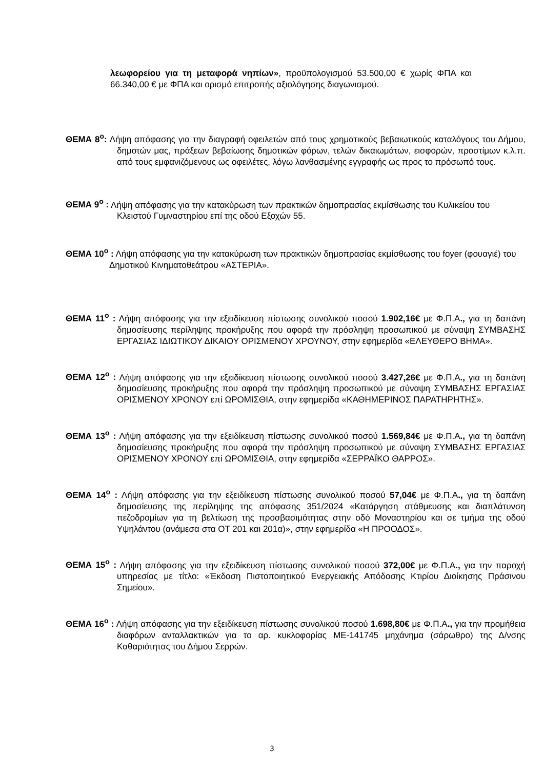λεωφορείου για τη μεταφορά νηπίων», προϋπολογισμού 53.500,00 € χωρίς ΦΠΑ και 66.340,00 € με ΦΠΑ και ορισμό επιτροπής αξιολόγησης διαγωνισμού.
ΘΕΜΑ 8<sup>ο</sup>: Λήψη απόφασης για την διαγραφή οφειλετών από τους χρηματικούς βεβαιωτικούς καταλόγους του Δήμου, δημοτών μας, πράξεων βεβαίωσης δημοτικών φόρων, τελών δικαιωμάτων, εισφορών, προστίμων κ.λ.π. από τους εμφανιζόμενους ως οφειλέτες, λόγω λανθασμένης εγγραφής ως προς το πρόσωπό τους.
ΘΕΜΑ 9<sup>ο</sup> : Λήψη απόφασης για την κατακύρωση των πρακτικών δημοπρασίας εκμίσθωσης του Κυλικείου του Κλειστού Γυμναστηρίου επί της οδού Εξοχών 55.
ΘΕΜΑ 10<sup>ο</sup> : Λήψη απόφασης για την κατακύρωση των πρακτικών δημοπρασίας εκμίσθωσης του foyer (φουαγιέ) του Δημοτικού Κινηματοθεάτρου «ΑΣΤΕΡΙΑ».
ΘΕΜΑ 11<sup>ο</sup> : Λήψη απόφασης για την εξειδίκευση πίστωσης συνολικού ποσού 1.902,16€ με Φ.Π.Α., για τη δαπάνη δημοσίευσης περίληψης προκήρυξης που αφορά την πρόσληψη προσωπικού με σύναψη ΣΥΜΒΑΣΗΣ ΕΡΓΑΣΙΑΣ ΙΔΙΩΤΙΚΟΥ ΔΙΚΑΙΟΥ ΟΡΙΣΜΕΝΟΥ ΧΡΟΥΝΟΥ, στην εφημερίδα «ΕΛΕΥΘΕΡΟ ΒΗΜΑ».
ΘΕΜΑ 12<sup>ο</sup> : Λήψη απόφασης για την εξειδίκευση πίστωσης συνολικού ποσού 3.427,26€ με Φ.Π.Α., για τη δαπάνη δημοσίευσης προκήρυξης που αφορά την πρόσληψη προσωπικού με σύναψη ΣΥΜΒΑΣΗΣ ΕΡΓΑΣΙΑΣ ΟΡΙΣΜΕΝΟΥ ΧΡΟΝΟΥ επί ΩΡΟΜΙΣΘΙΑ, στην εφημερίδα «ΚΑΘΗΜΕΡΙΝΟΣ ΠΑΡΑΤΗΡΗΤΗΣ».
ΘΕΜΑ 13<sup>ο</sup> : Λήψη απόφασης για την εξειδίκευση πίστωσης συνολικού ποσού 1.569,84€ με Φ.Π.Α., για τη δαπάνη δημοσίευσης προκήρυξης που αφορά την πρόσληψη προσωπικού με σύναψη ΣΥΜΒΑΣΗΣ ΕΡΓΑΣΙΑΣ ΟΡΙΣΜΕΝΟΥ ΧΡΟΝΟΥ επί ΩΡΟΜΙΣΘΙΑ, στην εφημερίδα «ΣΕΡΡΑΪΚΟ ΘΑΡΡΟΣ».
ΘΕΜΑ 14<sup>ο</sup> : Λήψη απόφασης για την εξειδίκευση πίστωσης συνολικού ποσού 57,04€ με Φ.Π.Α., για τη δαπάνη δημοσίευσης της περίληψης της απόφασης 351/2024 «Κατάργηση στάθμευσης και διαπλάτυνση πεζοδρομίων για τη βελτίωση της προσβασιμότητας στην οδό Μοναστηρίου και σε τμήμα της οδού Υψηλάντου (ανάμεσα στα ΟΤ 201 και 201α)», στην εφημερίδα «Η ΠΡΟΟΔΟΣ».
ΘΕΜΑ 15<sup>ο</sup> : Λήψη απόφασης για την εξειδίκευση πίστωσης συνολικού ποσού 372,00€ με Φ.Π.Α., για την παροχή υπηρεσίας με τίτλο: «Έκδοση Πιστοποιητικού Ενεργειακής Απόδοσης Κτιρίου Διοίκησης Πράσινου Σημείου».
ΘΕΜΑ 16<sup>ο</sup> : Λήψη απόφασης για την εξειδίκευση πίστωσης συνολικού ποσού 1.698,80€ με Φ.Π.Α., για την προμήθεια διαφόρων ανταλλακτικών για το αρ. κυκλοφορίας ΜΕ-141745 μηχάνημα (σάρωθρο) της Δ/νσης Καθαριότητας του Δήμου Σερρών.
3